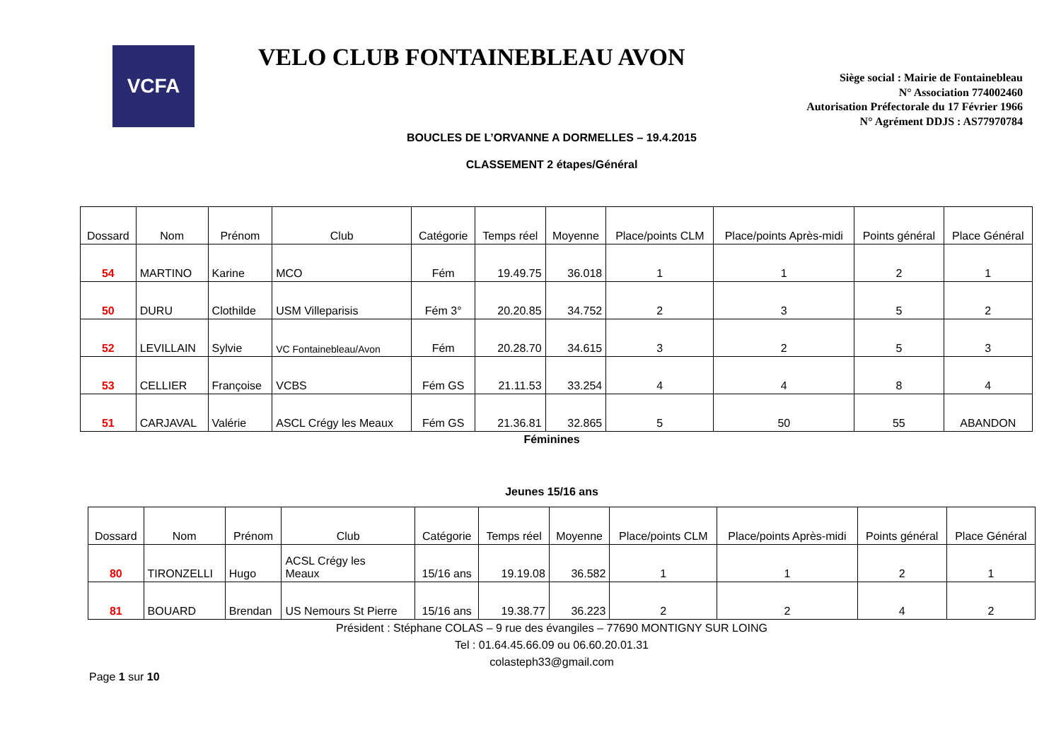VCFA
VELO CLUB FONTAINEBLEAU AVON
Siège social : Mairie de Fontainebleau
N° Association 774002460
Autorisation Préfectorale du 17 Février 1966
N° Agrément DDJS : AS77970784
BOUCLES DE L’ORVANNE A DORMELLES – 19.4.2015
CLASSEMENT 2 étapes/Général
| Dossard | Nom | Prénom | Club | Catégorie | Temps réel | Moyenne | Place/points CLM | Place/points Après-midi | Points général | Place Général |
| --- | --- | --- | --- | --- | --- | --- | --- | --- | --- | --- |
| 54 | MARTINO | Karine | MCO | Fém | 19.49.75 | 36.018 | 1 | 1 | 2 | 1 |
| 50 | DURU | Clothilde | USM Villeparisis | Fém 3° | 20.20.85 | 34.752 | 2 | 3 | 5 | 2 |
| 52 | LEVILLAIN | Sylvie | VC Fontainebleau/Avon | Fém | 20.28.70 | 34.615 | 3 | 2 | 5 | 3 |
| 53 | CELLIER | Françoise | VCBS | Fém GS | 21.11.53 | 33.254 | 4 | 4 | 8 | 4 |
| 51 | CARJAVAL | Valérie | ASCL Crégy les Meaux | Fém GS | 21.36.81 | 32.865 | 5 | 50 | 55 | ABANDON |
Féminines
Jeunes 15/16 ans
| Dossard | Nom | Prénom | Club | Catégorie | Temps réel | Moyenne | Place/points CLM | Place/points Après-midi | Points général | Place Général |
| --- | --- | --- | --- | --- | --- | --- | --- | --- | --- | --- |
| 80 | TIRONZELLI | Hugo | ACSL Crégy les Meaux | 15/16 ans | 19.19.08 | 36.582 | 1 | 1 | 2 | 1 |
| 81 | BOUARD | Brendan | US Nemours St Pierre | 15/16 ans | 19.38.77 | 36.223 | 2 | 2 | 4 | 2 |
Président : Stéphane COLAS – 9 rue des évangiles – 77690 MONTIGNY SUR LOING
Tel : 01.64.45.66.09 ou 06.60.20.01.31
colasteph33@gmail.com
Page 1 sur 10